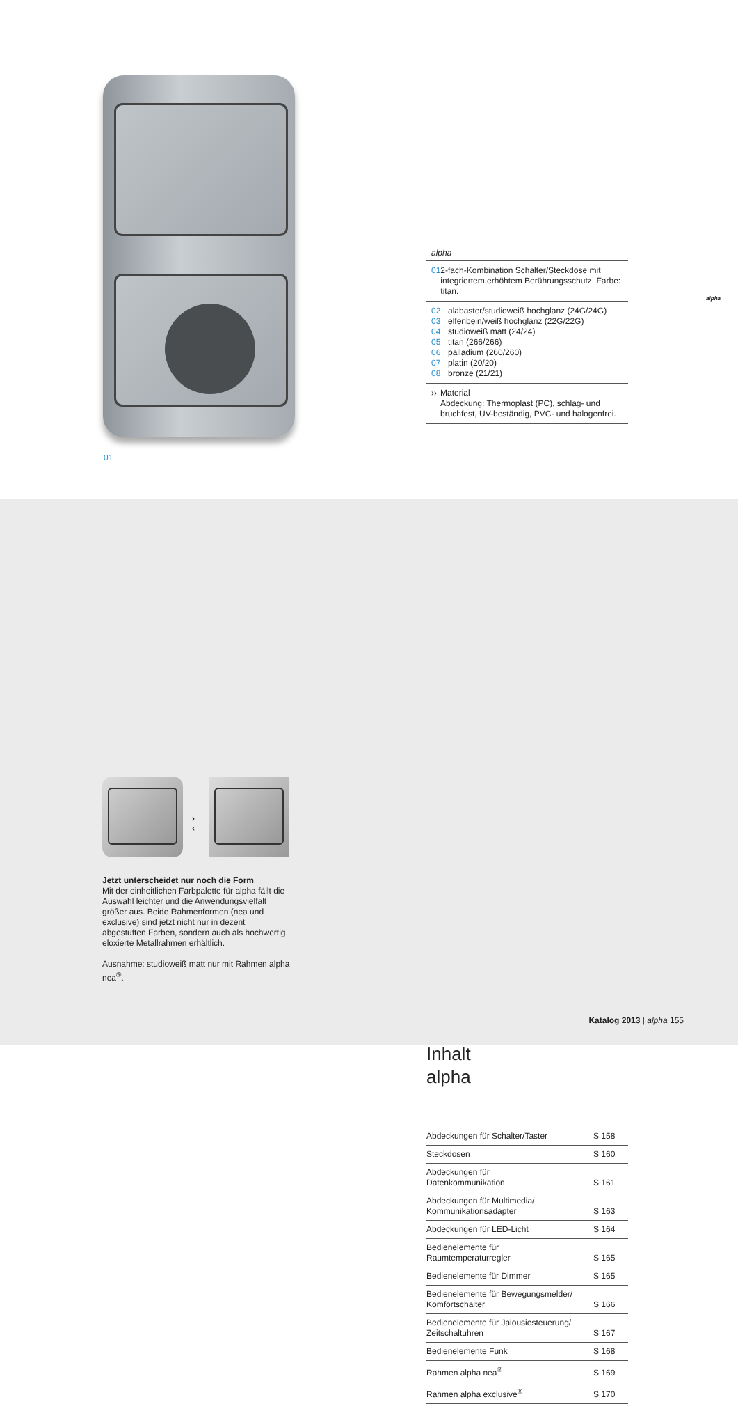01
alpha
01 2-fach-Kombination Schalter/Steckdose mit integriertem erhöhtem Berührungsschutz. Farbe: titan.
02
03
04
05
06
07
08 alabaster/studioweiß hochglanz (24G/24G)
elfenbein/weiß hochglanz (22G/22G)
studioweiß matt (24/24)
titan (266/266)
palladium (260/260)
platin (20/20)
bronze (21/21)
›› Material
Abdeckung: Thermoplast (PC), schlag- und bruchfest, UV-beständig, PVC- und halogenfrei.
alpha
Inhalt
alpha
| Abdeckungen für Schalter/Taster | S 158 |
| Steckdosen | S 160 |
| Abdeckungen für Datenkommunikation | S 161 |
| Abdeckungen für Multimedia/ Kommunikationsadapter | S 163 |
| Abdeckungen für LED-Licht | S 164 |
| Bedienelemente für Raumtemperaturregler | S 165 |
| Bedienelemente für Dimmer | S 165 |
| Bedienelemente für Bewegungsmelder/ Komfortschalter | S 166 |
| Bedienelemente für Jalousiesteuerung/ Zeitschaltuhren | S 167 |
| Bedienelemente Funk | S 168 |
| Rahmen alpha nea<sup>®</sup> | S 169 |
| Rahmen alpha exclusive<sup>®</sup> | S 170 |
›
‹
Jetzt unterscheidet nur noch die Form
Mit der einheitlichen Farbpalette für alpha fällt die Auswahl leichter und die Anwendungsvielfalt größer aus. Beide Rahmenformen (nea und exclusive) sind jetzt nicht nur in dezent abgestuften Farben, sondern auch als hochwertig eloxierte Metallrahmen erhältlich.
Ausnahme: studioweiß matt nur mit Rahmen alpha nea<sup>®</sup>.
Katalog 2013 | alpha 155